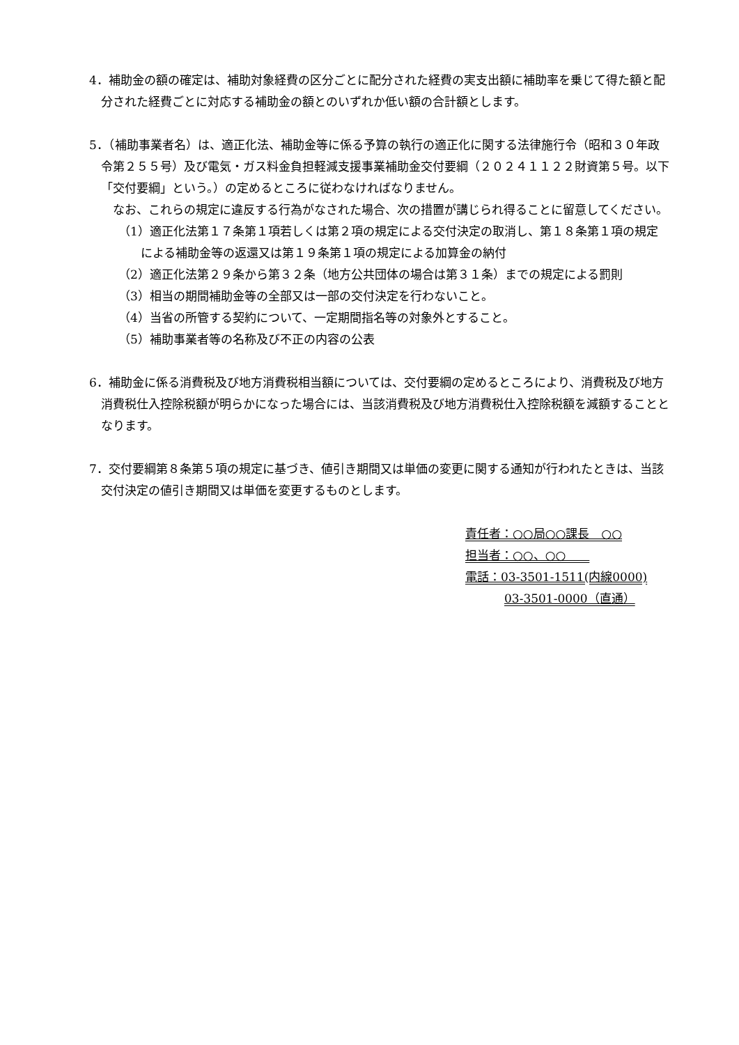4．補助金の額の確定は、補助対象経費の区分ごとに配分された経費の実支出額に補助率を乗じて得た額と配分された経費ごとに対応する補助金の額とのいずれか低い額の合計額とします。
5．（補助事業者名）は、適正化法、補助金等に係る予算の執行の適正化に関する法律施行令（昭和３０年政令第２５５号）及び電気・ガス料金負担軽減支援事業補助金交付要綱（２０２４１１２２財資第５号。以下「交付要綱」という。）の定めるところに従わなければなりません。
なお、これらの規定に違反する行為がなされた場合、次の措置が講じられ得ることに留意してください。
（1）適正化法第１７条第１項若しくは第２項の規定による交付決定の取消し、第１８条第１項の規定による補助金等の返還又は第１９条第１項の規定による加算金の納付
（2）適正化法第２９条から第３２条（地方公共団体の場合は第３１条）までの規定による罰則
（3）相当の期間補助金等の全部又は一部の交付決定を行わないこと。
（4）当省の所管する契約について、一定期間指名等の対象外とすること。
（5）補助事業者等の名称及び不正の内容の公表
6．補助金に係る消費税及び地方消費税相当額については、交付要綱の定めるところにより、消費税及び地方消費税仕入控除税額が明らかになった場合には、当該消費税及び地方消費税仕入控除税額を減額することとなります。
7．交付要綱第８条第５項の規定に基づき、値引き期間又は単価の変更に関する通知が行われたときは、当該交付決定の値引き期間又は単価を変更するものとします。
責任者：○○局○○課長　○○
担当者：○○、○○　　
電話：03-3501-1511(内線0000)
03-3501-0000（直通）